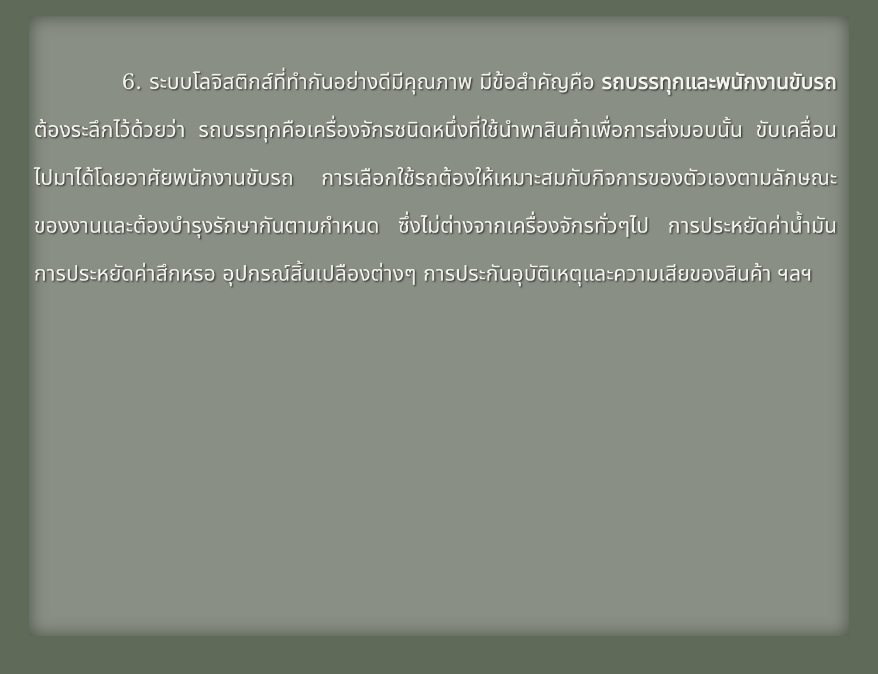6. ระบบโลจิสติกส์ที่ทำกันอย่างดีมีคุณภาพ มีข้อสำคัญคือ รถบรรทุกและพนักงานขับรถ ต้องระลึกไว้ด้วยว่า รถบรรทุกคือเครื่องจักรชนิดหนึ่งที่ใช้นำพาสินค้าเพื่อการส่งมอบนั้น ขับเคลื่อนไปมาได้โดยอาศัยพนักงานขับรถ การเลือกใช้รถต้องให้เหมาะสมกับกิจการของตัวเองตามลักษณะของงานและต้องบำรุงรักษากันตามกำหนด ซึ่งไม่ต่างจากเครื่องจักรทั่วๆไป การประหยัดค่าน้ำมัน การประหยัดค่าสึกหรอ อุปกรณ์สิ้นเปลืองต่างๆ การประกันอุบัติเหตุและความเสียของสินค้า ฯลฯ